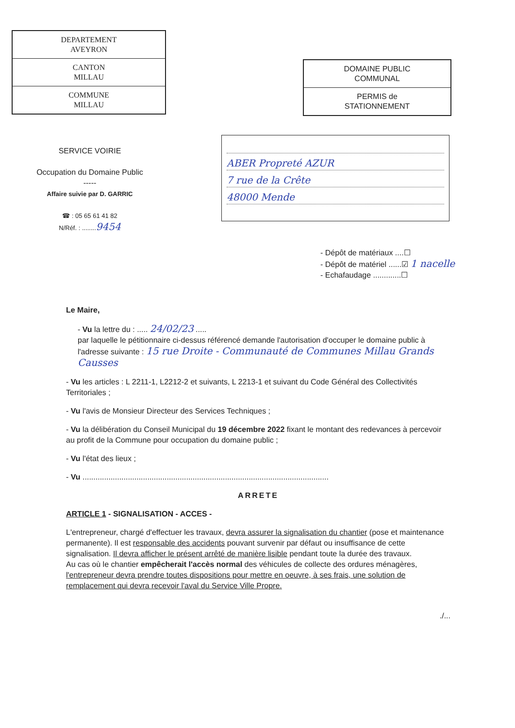DEPARTEMENT
AVEYRON
CANTON
MILLAU
COMMUNE
MILLAU
DOMAINE PUBLIC
COMMUNAL
PERMIS de
STATIONNEMENT
SERVICE VOIRIE
Occupation du Domaine Public
-----
Affaire suivie par D. GARRIC
☎ : 05 65 61 41 82
N/Réf. : ........ 9454
ABER Propreté AZUR
7 rue de la Crête
48000 Mende
- Dépôt de matériaux ....☐
- Dépôt de matériel ......☑ 1 nacelle
- Echafaudage .............☐
Le Maire,
- Vu la lettre du : ..... 24/02/23 .....
par laquelle le pétitionnaire ci-dessus référencé demande l'autorisation d'occuper le domaine public à l'adresse suivante : 15 rue Droite - Communauté de Communes Millau Grands Causses
- Vu les articles : L 2211-1, L2212-2 et suivants, L 2213-1 et suivant du Code Général des Collectivités Territoriales ;
- Vu l'avis de Monsieur Directeur des Services Techniques ;
- Vu la délibération du Conseil Municipal du 19 décembre 2022 fixant le montant des redevances à percevoir au profit de la Commune pour occupation du domaine public ;
- Vu l'état des lieux ;
- Vu ..................................................................................................................
ARRETE
ARTICLE 1 - SIGNALISATION - ACCES -
L'entrepreneur, chargé d'effectuer les travaux, devra assurer la signalisation du chantier (pose et maintenance permanente). Il est responsable des accidents pouvant survenir par défaut ou insuffisance de cette signalisation. Il devra afficher le présent arrêté de manière lisible pendant toute la durée des travaux.
Au cas où le chantier empêcherait l'accès normal des véhicules de collecte des ordures ménagères, l'entrepreneur devra prendre toutes dispositions pour mettre en oeuvre, à ses frais, une solution de remplacement qui devra recevoir l'aval du Service Ville Propre.
./...